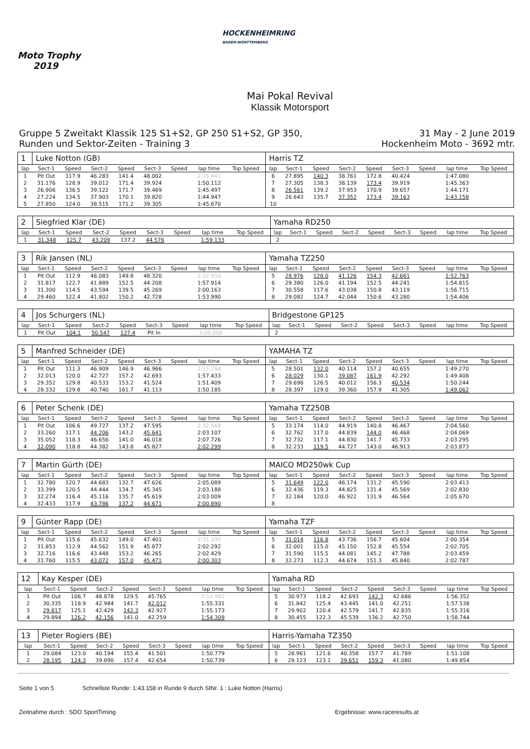Moto Trophy
2019
HOCKENHEIMRING
BADEN-WÜRTTEMBERG
Mai Pokal Revival
Klassik Motorsport
Gruppe 5 Zweitakt Klassik 125 S1+S2, GP 250 S1+S2, GP 350,
Runden und Sektor-Zeiten - Training 3
31 May - 2 June 2019
Hockenheim Moto - 3692 mtr.
| 1 | Luke Notton (GB) | | | | | | | | Harris TZ | | | | | | | | |
| lap | Sect-1 | Speed | Sect-2 | Speed | Sect-3 | Speed | lap time | Top Speed | lap | Sect-1 | Speed | Sect-2 | Speed | Sect-3 | Speed | lap time | Top Speed |
| 1 | Pit Out | 117.9 | 46.283 | 141.4 | 48.002 | | 2:15.441 | | 6 | 27.895 | 140.3 | 38.761 | 172.8 | 40.424 | | 1:47.080 | |
| 2 | 31.176 | 128.9 | 39.012 | 171.4 | 39.924 | | 1:50.112 | | 7 | 27.305 | 138.3 | 38.139 | 173.4 | 39.919 | | 1:45.363 | |
| 3 | 26.906 | 136.5 | 39.122 | 171.7 | 39.469 | | 1:45.497 | | 8 | 26.561 | 139.2 | 37.953 | 170.9 | 39.657 | | 1:44.171 | |
| 4 | 27.224 | 134.5 | 37.903 | 170.1 | 39.820 | | 1:44.947 | | 9 | 26.643 | 135.7 | 37.352 | 173.4 | 39.163 | | 1:43.158 | |
| 5 | 27.850 | 124.0 | 38.515 | 171.2 | 39.305 | | 1:45.670 | | 10 | | | | | | | | |
| 2 | Siegfried Klar (DE) | | | | | | | | Yamaha RD250 | | | | | | | | |
| lap | Sect-1 | Speed | Sect-2 | Speed | Sect-3 | Speed | lap time | Top Speed | lap | Sect-1 | Speed | Sect-2 | Speed | Sect-3 | Speed | lap time | Top Speed |
| 1 | 31.348 | 125.7 | 43.209 | 137.2 | 44.576 | | 1:59.133 | | 2 | | | | | | | | |
| 3 | Rik Jansen (NL) | | | | | | | | Yamaha TZ250 | | | | | | | | |
| lap | Sect-1 | Speed | Sect-2 | Speed | Sect-3 | Speed | lap time | Top Speed | lap | Sect-1 | Speed | Sect-2 | Speed | Sect-3 | Speed | lap time | Top Speed |
| 1 | Pit Out | 112.9 | 46.083 | 149.8 | 48.320 | | 2:22.959 | | 5 | 28.976 | 128.0 | 41.126 | 154.3 | 42.661 | | 1:52.763 | |
| 2 | 31.817 | 122.7 | 41.889 | 152.5 | 44.208 | | 1:57.914 | | 6 | 29.380 | 126.0 | 41.194 | 152.5 | 44.241 | | 1:54.815 | |
| 3 | 31.300 | 114.5 | 43.594 | 139.5 | 45.269 | | 2:00.163 | | 7 | 30.558 | 117.6 | 43.038 | 150.8 | 43.119 | | 1:56.715 | |
| 4 | 29.460 | 122.4 | 41.802 | 150.2 | 42.728 | | 1:53.990 | | 8 | 29.082 | 124.7 | 42.044 | 150.6 | 43.280 | | 1:54.406 | |
| 4 | Jos Schurgers (NL) | | | | | | | | Bridgestone GP125 | | | | | | | | |
| lap | Sect-1 | Speed | Sect-2 | Speed | Sect-3 | Speed | lap time | Top Speed | lap | Sect-1 | Speed | Sect-2 | Speed | Sect-3 | Speed | lap time | Top Speed |
| 1 | Pit Out | 104.1 | 50.547 | 127.4 | Pit In | | 3:00.888 | | 2 | | | | | | | | |
| 5 | Manfred Schneider (DE) | | | | | | | | YAMAHA TZ | | | | | | | | |
| lap | Sect-1 | Speed | Sect-2 | Speed | Sect-3 | Speed | lap time | Top Speed | lap | Sect-1 | Speed | Sect-2 | Speed | Sect-3 | Speed | lap time | Top Speed |
| 1 | Pit Out | 111.3 | 46.909 | 146.9 | 46.966 | | 2:15.294 | | 5 | 28.501 | 132.0 | 40.114 | 157.2 | 40.655 | | 1:49.270 | |
| 2 | 32.013 | 120.0 | 42.727 | 157.2 | 42.693 | | 1:57.433 | | 6 | 28.029 | 130.1 | 39.087 | 161.9 | 42.292 | | 1:49.408 | |
| 3 | 29.352 | 129.8 | 40.533 | 153.2 | 41.524 | | 1:51.409 | | 7 | 29.698 | 126.5 | 40.012 | 156.3 | 40.534 | | 1:50.244 | |
| 4 | 28.332 | 129.8 | 40.740 | 161.7 | 41.113 | | 1:50.185 | | 8 | 28.397 | 129.0 | 39.360 | 157.9 | 41.305 | | 1:49.062 | |
| 6 | Peter Schenk (DE) | | | | | | | | Yamaha TZ250B | | | | | | | | |
| lap | Sect-1 | Speed | Sect-2 | Speed | Sect-3 | Speed | lap time | Top Speed | lap | Sect-1 | Speed | Sect-2 | Speed | Sect-3 | Speed | lap time | Top Speed |
| 1 | Pit Out | 106.6 | 49.727 | 137.2 | 47.595 | | 2:32.568 | | 5 | 33.174 | 114.0 | 44.919 | 140.8 | 46.467 | | 2:04.560 | |
| 2 | 33.260 | 117.1 | 44.206 | 143.2 | 45.641 | | 2:03.107 | | 6 | 32.762 | 117.0 | 44.839 | 144.0 | 46.468 | | 2:04.069 | |
| 3 | 35.052 | 118.3 | 46.656 | 141.0 | 46.018 | | 2:07.726 | | 7 | 32.732 | 117.1 | 44.830 | 141.7 | 45.733 | | 2:03.295 | |
| 4 | 32.090 | 118.8 | 44.382 | 143.8 | 45.827 | | 2:02.299 | | 8 | 32.233 | 119.5 | 44.727 | 143.0 | 46.913 | | 2:03.873 | |
| 7 | Martin Gürth (DE) | | | | | | | | MAICO MD250wk Cup | | | | | | | | |
| lap | Sect-1 | Speed | Sect-2 | Speed | Sect-3 | Speed | lap time | Top Speed | lap | Sect-1 | Speed | Sect-2 | Speed | Sect-3 | Speed | lap time | Top Speed |
| 1 | 32.780 | 120.7 | 44.683 | 132.7 | 47.626 | | 2:05.089 | | 5 | 31.649 | 122.0 | 46.174 | 131.2 | 45.590 | | 2:03.413 | |
| 2 | 33.399 | 120.5 | 44.444 | 134.7 | 45.345 | | 2:03.188 | | 6 | 32.436 | 119.3 | 44.825 | 131.4 | 45.569 | | 2:02.830 | |
| 3 | 32.274 | 116.4 | 45.116 | 135.7 | 45.619 | | 2:03.009 | | 7 | 32.184 | 120.0 | 46.922 | 131.9 | 46.564 | | 2:05.670 | |
| 4 | 32.433 | 117.9 | 43.786 | 137.2 | 44.671 | | 2:00.890 | | 8 | | | | | | | | |
| 9 | Günter Rapp (DE) | | | | | | | | Yamaha TZF | | | | | | | | |
| lap | Sect-1 | Speed | Sect-2 | Speed | Sect-3 | Speed | lap time | Top Speed | lap | Sect-1 | Speed | Sect-2 | Speed | Sect-3 | Speed | lap time | Top Speed |
| 1 | Pit Out | 115.6 | 45.632 | 149.0 | 47.401 | | 2:31.335 | | 5 | 31.014 | 116.8 | 43.736 | 156.7 | 45.604 | | 2:00.354 | |
| 2 | 31.853 | 112.9 | 44.562 | 151.9 | 45.877 | | 2:02.292 | | 6 | 32.001 | 115.0 | 45.150 | 152.8 | 45.554 | | 2:02.705 | |
| 3 | 32.716 | 116.6 | 43.448 | 153.2 | 46.265 | | 2:02.429 | | 7 | 31.590 | 115.5 | 44.081 | 145.2 | 47.788 | | 2:03.459 | |
| 4 | 31.760 | 115.5 | 43.072 | 157.0 | 45.471 | | 2:00.303 | | 8 | 32.273 | 112.3 | 44.674 | 151.3 | 45.840 | | 2:02.787 | |
| 12 | Kay Kesper (DE) | | | | | | | | Yamaha RD | | | | | | | | |
| lap | Sect-1 | Speed | Sect-2 | Speed | Sect-3 | Speed | lap time | Top Speed | lap | Sect-1 | Speed | Sect-2 | Speed | Sect-3 | Speed | lap time | Top Speed |
| 1 | Pit Out | 106.7 | 48.878 | 129.5 | 45.765 | | 2:14.982 | | 5 | 30.973 | 118.2 | 42.693 | 142.3 | 42.686 | | 1:56.352 | |
| 2 | 30.335 | 118.9 | 42.984 | 141.7 | 42.012 | | 1:55.331 | | 6 | 31.842 | 125.4 | 43.445 | 141.0 | 42.251 | | 1:57.538 | |
| 3 | 29.817 | 125.1 | 42.429 | 142.3 | 42.927 | | 1:55.173 | | 7 | 29.902 | 120.4 | 42.579 | 141.7 | 42.835 | | 1:55.316 | |
| 4 | 29.894 | 126.2 | 42.156 | 141.0 | 42.259 | | 1:54.309 | | 8 | 30.455 | 122.3 | 45.539 | 136.2 | 42.750 | | 1:58.744 | |
| 13 | Pieter Rogiers (BE) | | | | | | | | Harris-Yamaha TZ350 | | | | | | | | |
| lap | Sect-1 | Speed | Sect-2 | Speed | Sect-3 | Speed | lap time | Top Speed | lap | Sect-1 | Speed | Sect-2 | Speed | Sect-3 | Speed | lap time | Top Speed |
| 1 | 29.084 | 123.0 | 40.194 | 155.4 | 41.501 | | 1:50.779 | | 5 | 28.961 | 121.6 | 40.358 | 157.7 | 41.789 | | 1:51.108 | |
| 2 | 28.195 | 124.3 | 39.890 | 157.4 | 42.654 | | 1:50.739 | | 6 | 29.123 | 123.1 | 39.651 | 159.3 | 41.080 | | 1:49.854 | |
Seite 1 von 5 Schnellste Runde: 1:43.158 in Runde 9 durch StNr. 1 : Luke Notton (Harris)
Zeitnahme durch : SDO SportTiming Ergebnisse: www.raceresults.at